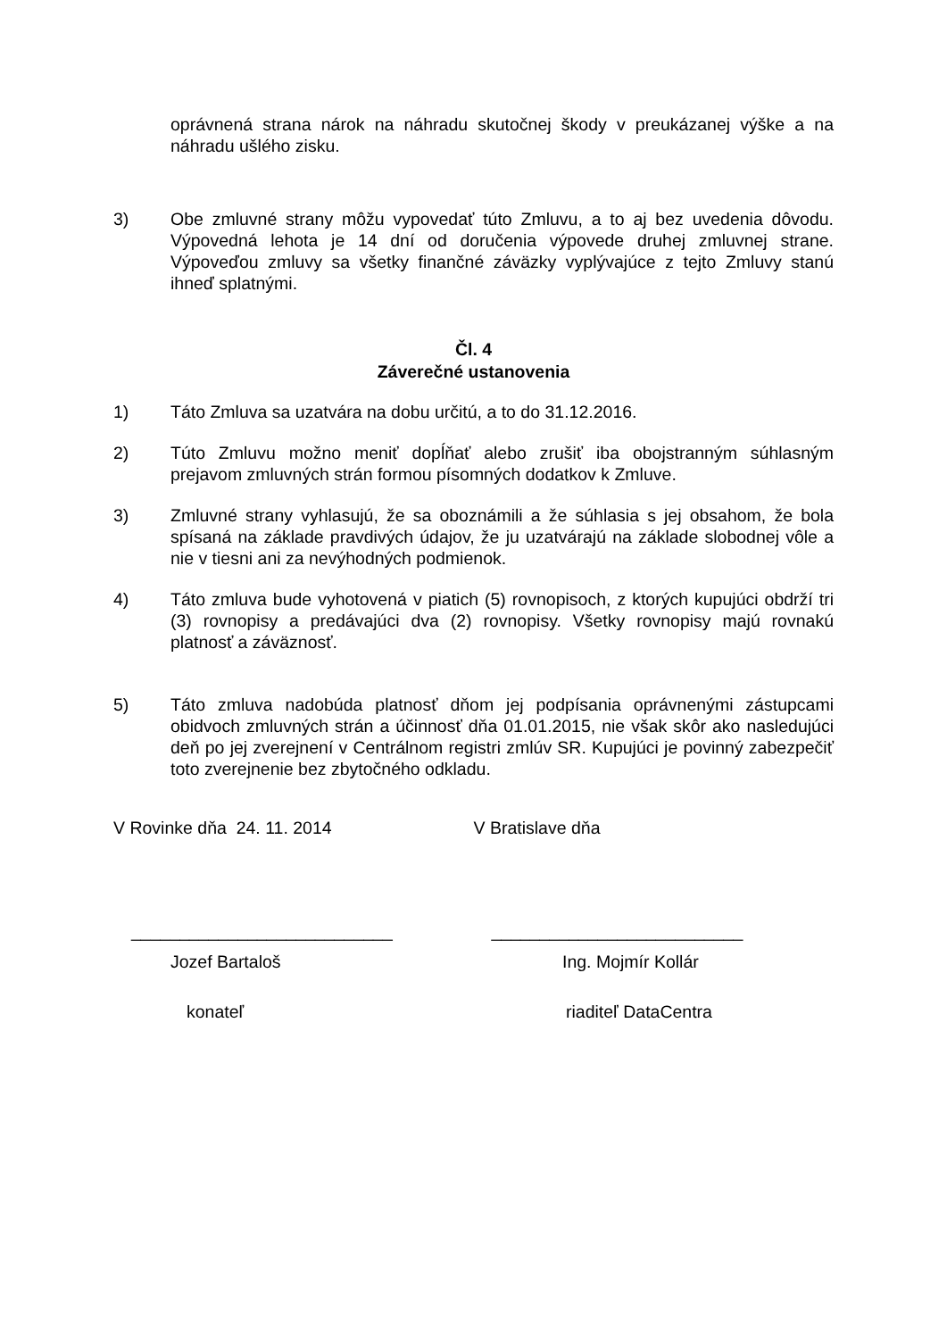oprávnená strana nárok na náhradu skutočnej škody v preukázanej výške a na náhradu ušlého zisku.
3) Obe zmluvné strany môžu vypovedať túto Zmluvu, a to aj bez uvedenia dôvodu. Výpovedná lehota je 14 dní od doručenia výpovede druhej zmluvnej strane. Výpoveďou zmluvy sa všetky finančné záväzky vyplývajúce z tejto Zmluvy stanú ihneď splatnými.
Čl. 4
Záverečné ustanovenia
1) Táto Zmluva sa uzatvára na dobu určitú, a to do 31.12.2016.
2) Túto Zmluvu možno meniť dopĺňať alebo zrušiť iba obojstranným súhlasným prejavom zmluvných strán formou písomných dodatkov k Zmluve.
3) Zmluvné strany vyhlasujú, že sa oboznámili a že súhlasia s jej obsahom, že bola spísaná na základe pravdivých údajov, že ju uzatvárajú na základe slobodnej vôle a nie v tiesni ani za nevýhodných podmienok.
4) Táto zmluva bude vyhotovená v piatich (5) rovnopisoch, z ktorých kupujúci obdrží tri (3) rovnopisy a predávajúci dva (2) rovnopisy. Všetky rovnopisy majú rovnakú platnosť a záväznosť.
5) Táto zmluva nadobúda platnosť dňom jej podpísania oprávnenými zástupcami obidvoch zmluvných strán a účinnosť dňa 01.01.2015, nie však skôr ako nasledujúci deň po jej zverejnení v Centrálnom registri zmlúv SR. Kupujúci je povinný zabezpečiť toto zverejnenie bez zbytočného odkladu.
V Rovinke dňa 24. 11. 2014 V Bratislave dňa
___________________________ __________________________
Jozef Bartaloš Ing. Mojmír Kollár
konateľ riaditeľ DataCentra